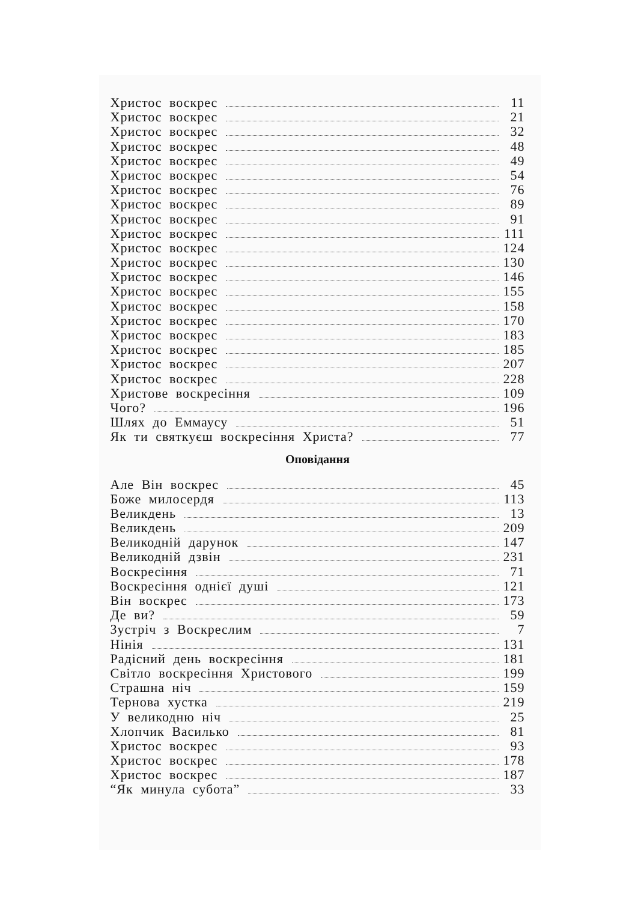Христос воскрес 11
Христос воскрес 21
Христос воскрес 32
Христос воскрес 48
Христос воскрес 49
Христос воскрес 54
Христос воскрес 76
Христос воскрес 89
Христос воскрес 91
Христос воскрес 111
Христос воскрес 124
Христос воскрес 130
Христос воскрес 146
Христос воскрес 155
Христос воскрес 158
Христос воскрес 170
Христос воскрес 183
Христос воскрес 185
Христос воскрес 207
Христос воскрес 228
Христове воскресіння 109
Чого? 196
Шлях до Еммаусу 51
Як ти святкуєш воскресіння Христа? 77
Оповідання
Але Він воскрес 45
Боже милосердя 113
Великдень 13
Великдень 209
Великодній дарунок 147
Великодній дзвін 231
Воскресіння 71
Воскресіння однієї душі 121
Він воскрес 173
Де ви? 59
Зустріч з Воскреслим 7
Нінія 131
Радісний день воскресіння 181
Світло воскресіння Христового 199
Страшна ніч 159
Тернова хустка 219
У великодню ніч 25
Хлопчик Василько 81
Христос воскрес 93
Христос воскрес 178
Христос воскрес 187
“Як минула субота” 33